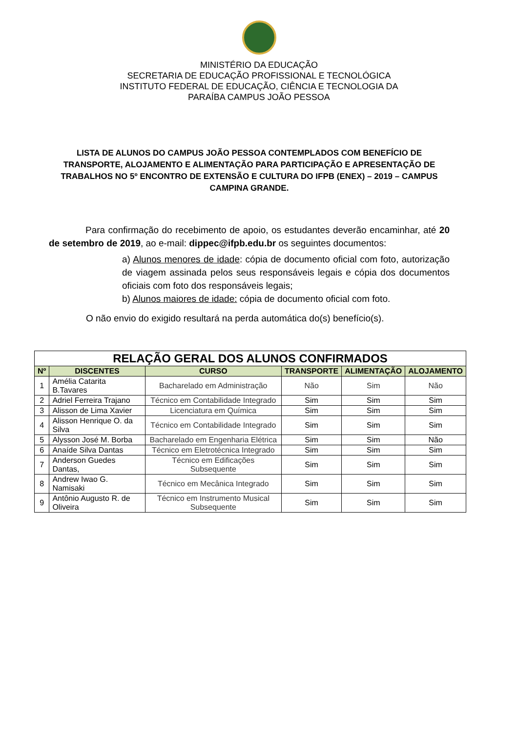MINISTÉRIO DA EDUCAÇÃO
SECRETARIA DE EDUCAÇÃO PROFISSIONAL E TECNOLÓGICA
INSTITUTO FEDERAL DE EDUCAÇÃO, CIÊNCIA E TECNOLOGIA DA
PARAÍBA CAMPUS JOÃO PESSOA
LISTA DE ALUNOS DO CAMPUS JOÃO PESSOA CONTEMPLADOS COM BENEFÍCIO DE TRANSPORTE, ALOJAMENTO E ALIMENTAÇÃO PARA PARTICIPAÇÃO E APRESENTAÇÃO DE TRABALHOS NO 5º ENCONTRO DE EXTENSÃO E CULTURA DO IFPB (ENEX) – 2019 – CAMPUS CAMPINA GRANDE.
Para confirmação do recebimento de apoio, os estudantes deverão encaminhar, até 20 de setembro de 2019, ao e-mail: dippec@ifpb.edu.br os seguintes documentos:
a) Alunos menores de idade: cópia de documento oficial com foto, autorização de viagem assinada pelos seus responsáveis legais e cópia dos documentos oficiais com foto dos responsáveis legais;
b) Alunos maiores de idade: cópia de documento oficial com foto.
O não envio do exigido resultará na perda automática do(s) benefício(s).
| RELAÇÃO GERAL DOS ALUNOS CONFIRMADOS | | | | | |
| Nº | DISCENTES | CURSO | TRANSPORTE | ALIMENTAÇÃO | ALOJAMENTO |
| 1 | Amélia Catarita B.Tavares | Bacharelado em Administração | Não | Sim | Não |
| 2 | Adriel Ferreira Trajano | Técnico em Contabilidade Integrado | Sim | Sim | Sim |
| 3 | Alisson de Lima Xavier | Licenciatura em Química | Sim | Sim | Sim |
| 4 | Alisson Henrique O. da Silva | Técnico em Contabilidade Integrado | Sim | Sim | Sim |
| 5 | Alysson José M. Borba | Bacharelado em Engenharia Elétrica | Sim | Sim | Não |
| 6 | Anaíde Silva Dantas | Técnico em Eletrotécnica Integrado | Sim | Sim | Sim |
| 7 | Anderson Guedes Dantas, | Técnico em Edificações Subsequente | Sim | Sim | Sim |
| 8 | Andrew Iwao G. Namisaki | Técnico em Mecânica Integrado | Sim | Sim | Sim |
| 9 | Antônio Augusto R. de Oliveira | Técnico em Instrumento Musical Subsequente | Sim | Sim | Sim |